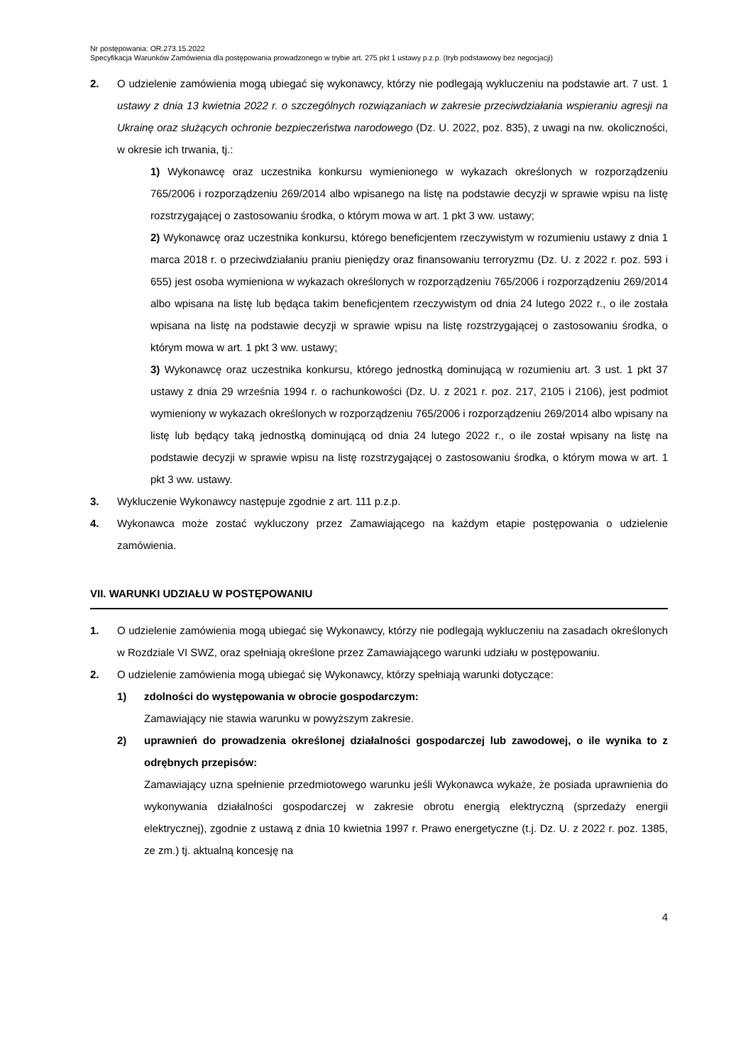Nr postępowania: OR.273.15.2022
Specyfikacja Warunków Zamówienia dla postępowania prowadzonego w trybie art. 275 pkt 1 ustawy p.z.p. (tryb podstawowy bez negocjacji)
2. O udzielenie zamówienia mogą ubiegać się wykonawcy, którzy nie podlegają wykluczeniu na podstawie art. 7 ust. 1 ustawy z dnia 13 kwietnia 2022 r. o szczególnych rozwiązaniach w zakresie przeciwdziałania wspieraniu agresji na Ukrainę oraz służących ochronie bezpieczeństwa narodowego (Dz. U. 2022, poz. 835), z uwagi na nw. okoliczności, w okresie ich trwania, tj.:
1) Wykonawcę oraz uczestnika konkursu wymienionego w wykazach określonych w rozporządzeniu 765/2006 i rozporządzeniu 269/2014 albo wpisanego na listę na podstawie decyzji w sprawie wpisu na listę rozstrzygającej o zastosowaniu środka, o którym mowa w art. 1 pkt 3 ww. ustawy;
2) Wykonawcę oraz uczestnika konkursu, którego beneficjentem rzeczywistym w rozumieniu ustawy z dnia 1 marca 2018 r. o przeciwdziałaniu praniu pieniędzy oraz finansowaniu terroryzmu (Dz. U. z 2022 r. poz. 593 i 655) jest osoba wymieniona w wykazach określonych w rozporządzeniu 765/2006 i rozporządzeniu 269/2014 albo wpisana na listę lub będąca takim beneficjentem rzeczywistym od dnia 24 lutego 2022 r., o ile została wpisana na listę na podstawie decyzji w sprawie wpisu na listę rozstrzygającej o zastosowaniu środka, o którym mowa w art. 1 pkt 3 ww. ustawy;
3) Wykonawcę oraz uczestnika konkursu, którego jednostką dominującą w rozumieniu art. 3 ust. 1 pkt 37 ustawy z dnia 29 września 1994 r. o rachunkowości (Dz. U. z 2021 r. poz. 217, 2105 i 2106), jest podmiot wymieniony w wykazach określonych w rozporządzeniu 765/2006 i rozporządzeniu 269/2014 albo wpisany na listę lub będący taką jednostką dominującą od dnia 24 lutego 2022 r., o ile został wpisany na listę na podstawie decyzji w sprawie wpisu na listę rozstrzygającej o zastosowaniu środka, o którym mowa w art. 1 pkt 3 ww. ustawy.
3. Wykluczenie Wykonawcy następuje zgodnie z art. 111 p.z.p.
4. Wykonawca może zostać wykluczony przez Zamawiającego na każdym etapie postępowania o udzielenie zamówienia.
VII. WARUNKI UDZIAŁU W POSTĘPOWANIU
1. O udzielenie zamówienia mogą ubiegać się Wykonawcy, którzy nie podlegają wykluczeniu na zasadach określonych w Rozdziale VI SWZ, oraz spełniają określone przez Zamawiającego warunki udziału w postępowaniu.
2. O udzielenie zamówienia mogą ubiegać się Wykonawcy, którzy spełniają warunki dotyczące:
1) zdolności do występowania w obrocie gospodarczym:
Zamawiający nie stawia warunku w powyższym zakresie.
2) uprawnień do prowadzenia określonej działalności gospodarczej lub zawodowej, o ile wynika to z odrębnych przepisów:
Zamawiający uzna spełnienie przedmiotowego warunku jeśli Wykonawca wykaże, że posiada uprawnienia do wykonywania działalności gospodarczej w zakresie obrotu energią elektryczną (sprzedaży energii elektrycznej), zgodnie z ustawą z dnia 10 kwietnia 1997 r. Prawo energetyczne (t.j. Dz. U. z 2022 r. poz. 1385, ze zm.) tj. aktualną koncesję na
4